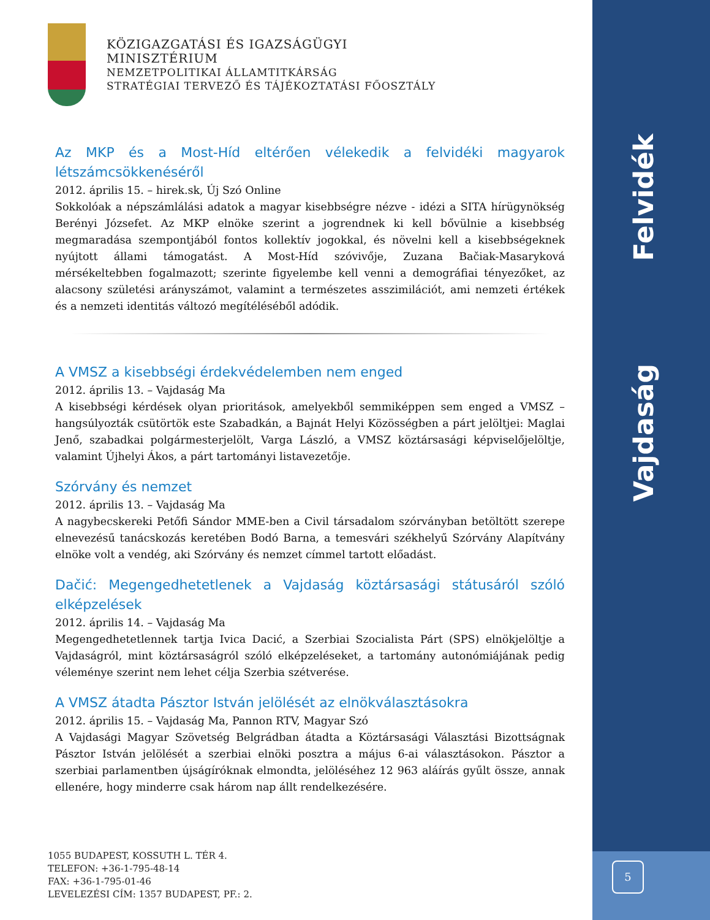KÖZIGAZGATÁSI ÉS IGAZSÁGÜGYI
MINISZTÉRIUM
NEMZETPOLITIKAI ÁLLAMTITKÁRSÁG
STRATÉGIAI TERVEZŐ ÉS TÁJÉKOZTATÁSI FŐOSZTÁLY
Az MKP és a Most-Híd eltérően vélekedik a felvidéki magyarok létszámcsökkenéséről
2012. április 15. – hirek.sk, Új Szó Online
Sokkolóak a népszámlálási adatok a magyar kisebbségre nézve - idézi a SITA hírügynökség Berényi Józsefet. Az MKP elnöke szerint a jogrendnek ki kell bővülnie a kisebbség megmaradása szempontjából fontos kollektív jogokkal, és növelni kell a kisebbségeknek nyújtott állami támogatást. A Most-Híd szóvivője, Zuzana Bačiak-Masaryková mérsékeltebben fogalmazott; szerinte figyelembe kell venni a demográfiai tényezőket, az alacsony születési arányszámot, valamint a természetes asszimilációt, ami nemzeti értékek és a nemzeti identitás változó megítéléséből adódik.
A VMSZ a kisebbségi érdekvédelemben nem enged
2012. április 13. – Vajdaság Ma
A kisebbségi kérdések olyan prioritások, amelyekből semmiképpen sem enged a VMSZ – hangsúlyozták csütörtök este Szabadkán, a Bajnát Helyi Közösségben a párt jelöltjei: Maglai Jenő, szabadkai polgármesterjelölt, Varga László, a VMSZ köztársasági képviselőjelöltje, valamint Újhelyi Ákos, a párt tartományi listavezetője.
Szórvány és nemzet
2012. április 13. – Vajdaság Ma
A nagybecskereki Petőfi Sándor MME-ben a Civil társadalom szórványban betöltött szerepe elnevezésű tanácskozás keretében Bodó Barna, a temesvári székhelyű Szórvány Alapítvány elnöke volt a vendég, aki Szórvány és nemzet címmel tartott előadást.
Dačić: Megengedhetetlenek a Vajdaság köztársasági státusáról szóló elképzelések
2012. április 14. – Vajdaság Ma
Megengedhetetlennek tartja Ivica Dacić, a Szerbiai Szocialista Párt (SPS) elnökjelöltje a Vajdaságról, mint köztársaságról szóló elképzeléseket, a tartomány autonómiájának pedig véleménye szerint nem lehet célja Szerbia szétverése.
A VMSZ átadta Pásztor István jelölését az elnökválasztásokra
2012. április 15. – Vajdaság Ma, Pannon RTV, Magyar Szó
A Vajdasági Magyar Szövetség Belgrádban átadta a Köztársasági Választási Bizottságnak Pásztor István jelölését a szerbiai elnöki posztra a május 6-ai választásokon. Pásztor a szerbiai parlamentben újságíróknak elmondta, jelöléséhez 12 963 aláírás gyűlt össze, annak ellenére, hogy minderre csak három nap állt rendelkezésére.
1055 BUDAPEST, KOSSUTH L. TÉR 4.
TELEFON: +36-1-795-48-14
FAX: +36-1-795-01-46
LEVELEZÉSI CÍM: 1357 BUDAPEST, PF.: 2.
Felvidék
Vajdaság
5